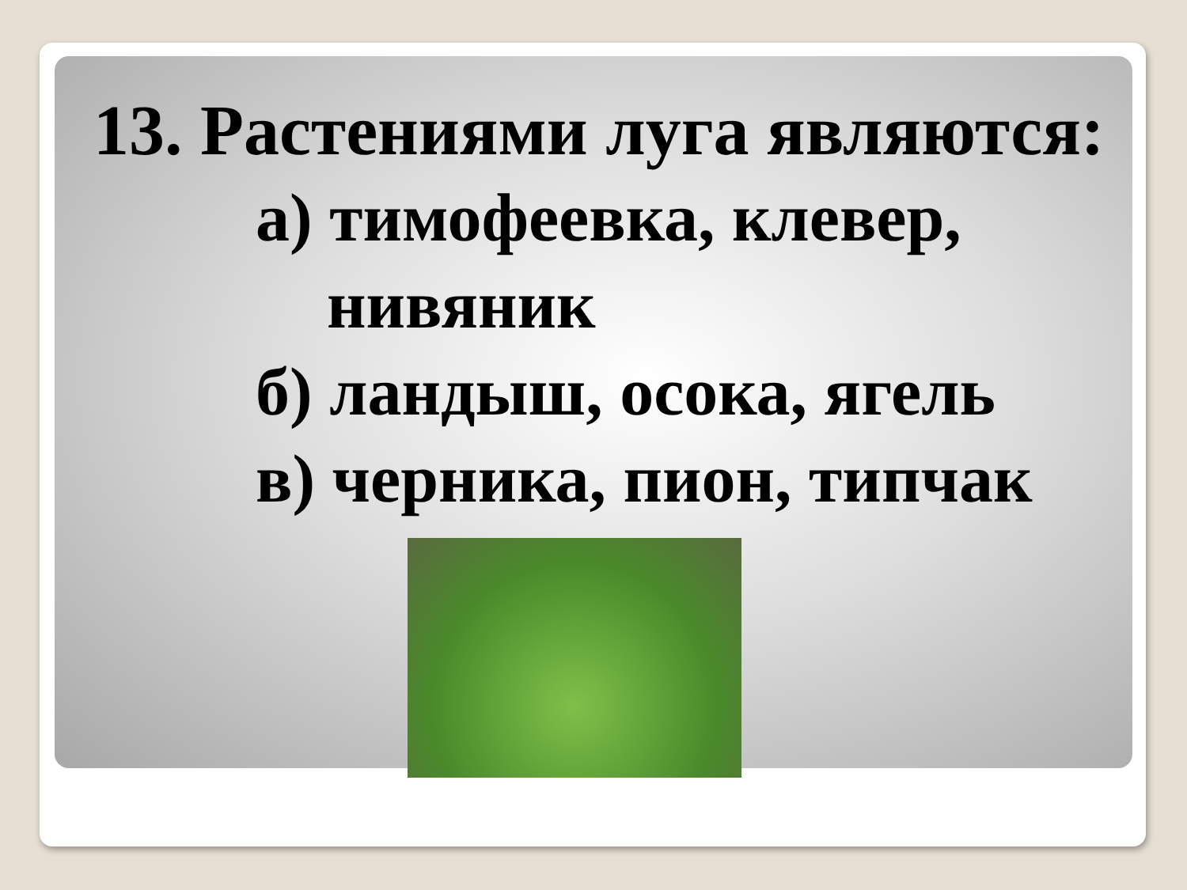13. Растениями луга являются:
а) тимофеевка, клевер,
нивяник
б) ландыш, осока, ягель
в) черника, пион, типчак